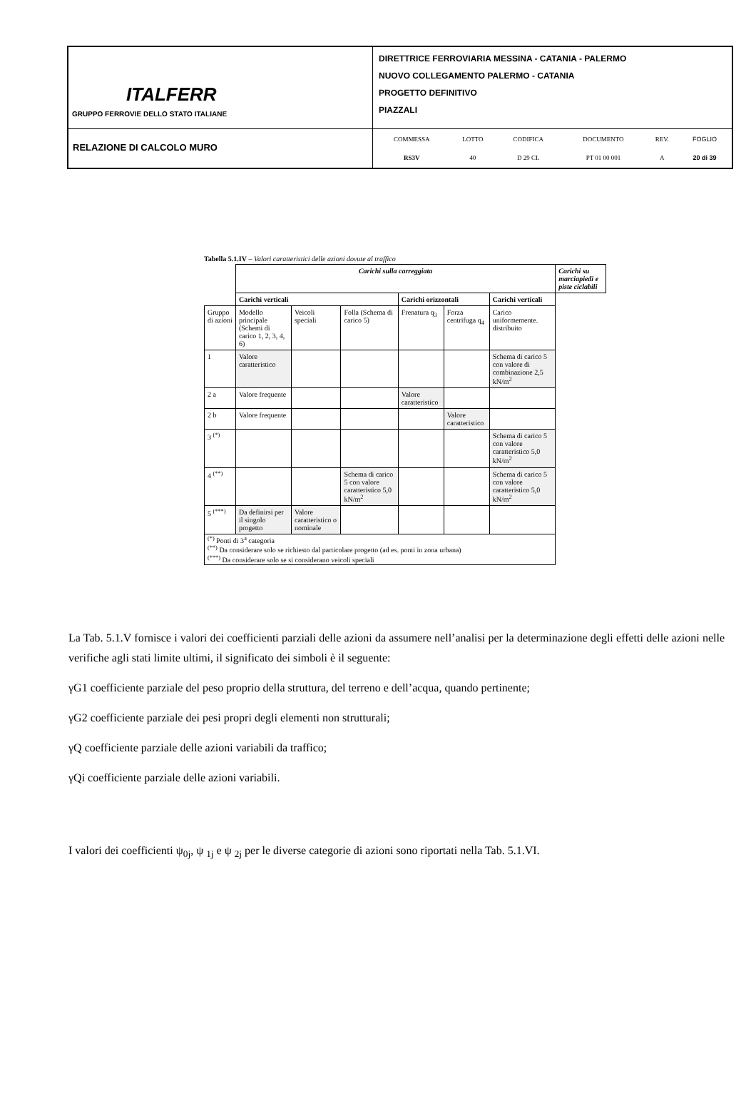| ITALFERR GRUPPO FERROVIE DELLO STATO ITALIANE | DIRETTRICE FERROVIARIA MESSINA - CATANIA - PALERMO NUOVO COLLEGAMENTO PALERMO - CATANIA PROGETTO DEFINITIVO PIAZZALI |
| RELAZIONE DI CALCOLO MURO | / COMMESSA / LOTTO / CODIFICA / DOCUMENTO / REV. / FOGLIO / / RS3V / 40 / D 29 CL / PT 01 00 001 / A / 20 di 39 / |
Tabella 5.1.IV – Valori caratteristici delle azioni dovute al traffico
| | Carichi sulla carreggiata | | | | | | Carichi su marciapiedi e piste ciclabili |
| | Carichi verticali | | | Carichi orizzontali | | Carichi verticali | |
| Gruppo di azioni | Modello principale (Schemi di carico 1, 2, 3, 4, 6) | Veicoli speciali | Folla (Schema di carico 5) | Frenatura q<sub>3</sub> | Forza centrifuga q<sub>4</sub> | Carico uniformemente. distribuito | |
| 1 | Valore caratteristico | | | | | Schema di carico 5 con valore di combinazione 2,5 kN/m<sup>2</sup> | |
| 2 a | Valore frequente | | | Valore caratteristico | | | |
| 2 b | Valore frequente | | | | Valore caratteristico | | |
| 3 <sup>(*)</sup> | | | | | | Schema di carico 5 con valore caratteristico 5,0 kN/m<sup>2</sup> | |
| 4 <sup>(**)</sup> | | | Schema di carico 5 con valore caratteristico 5,0 kN/m<sup>2</sup> | | | Schema di carico 5 con valore caratteristico 5,0 kN/m<sup>2</sup> | |
| 5 <sup>(***)</sup> | Da definirsi per il singolo progetto | Valore caratteristico o nominale | | | | | |
| <sup>(*)</sup> Ponti di 3<sup>a</sup> categoria <sup>(**)</sup> Da considerare solo se richiesto dal particolare progetto (ad es. ponti in zona urbana) <sup>(***)</sup> Da considerare solo se si considerano veicoli speciali | | | | | | | |
La Tab. 5.1.V fornisce i valori dei coefficienti parziali delle azioni da assumere nell’analisi per la determinazione degli effetti delle azioni nelle verifiche agli stati limite ultimi, il significato dei simboli è il seguente:
γG1 coefficiente parziale del peso proprio della struttura, del terreno e dell’acqua, quando pertinente;
γG2 coefficiente parziale dei pesi propri degli elementi non strutturali;
γQ coefficiente parziale delle azioni variabili da traffico;
γQi coefficiente parziale delle azioni variabili.
I valori dei coefficienti ψ<sub>0j</sub>, ψ <sub>1j</sub> e ψ <sub>2j</sub> per le diverse categorie di azioni sono riportati nella Tab. 5.1.VI.